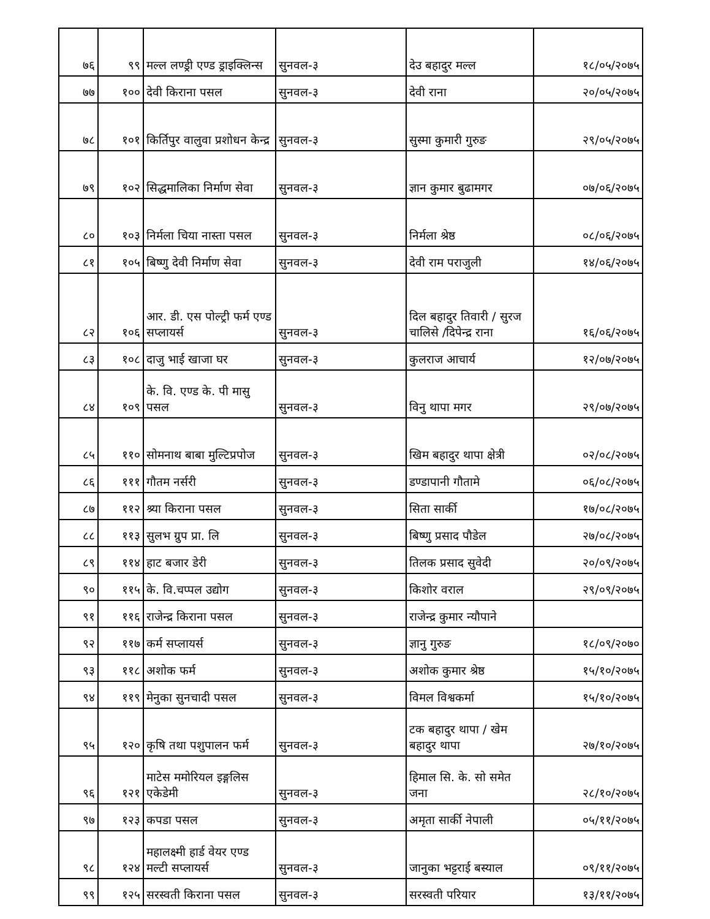| ७६ | ९९ | मल्ल लण्ड्री एण्ड ड्राइक्लिन्स | सुनवल-३ | देउ बहादुर मल्ल | १८/०५/२०७५ |
| ७७ | १०० | देवी किराना पसल | सुनवल-३ | देवी राना | २०/०५/२०७५ |
| ७८ | १०१ | किर्तिपुर वालुवा प्रशोधन केन्द्र | सुनवल-३ | सुस्मा कुमारी गुरुङ | २९/०५/२०७५ |
| ७९ | १०२ | सिद्धमालिका निर्माण सेवा | सुनवल-३ | ज्ञान कुमार बुढामगर | ०७/०६/२०७५ |
| ८० | १०३ | निर्मला चिया नास्ता पसल | सुनवल-३ | निर्मला श्रेष्ठ | ०८/०६/२०७५ |
| ८१ | १०५ | बिष्णु देवी निर्माण सेवा | सुनवल-३ | देवी राम पराजुली | १४/०६/२०७५ |
| ८२ | १०६ | आर. डी. एस पोल्ट्री फर्म एण्ड सप्लायर्स | सुनवल-३ | दिल बहादुर तिवारी / सुरज चालिसे /दिपेन्द्र राना | १६/०६/२०७५ |
| ८३ | १०८ | दाजु भाई खाजा घर | सुनवल-३ | कुलराज आचार्य | १२/०७/२०७५ |
| ८४ | १०९ | के. वि. एण्ड के. पी मासु पसल | सुनवल-३ | विनु थापा मगर | २९/०७/२०७५ |
| ८५ | ११० | सोमनाथ बाबा मुल्टिप्रपोज | सुनवल-३ | खिम बहादुर थापा क्षेत्री | ०२/०८/२०७५ |
| ८६ | १११ | गौतम नर्सरी | सुनवल-३ | डण्डापानी गौतामे | ०६/०८/२०७५ |
| ८७ | ११२ | श्र्या किराना पसल | सुनवल-३ | सिता सार्की | १७/०८/२०७५ |
| ८८ | ११३ | सुलभ ग्रुप प्रा. लि | सुनवल-३ | बिष्णु प्रसाद पौडेल | २७/०८/२०७५ |
| ८९ | ११४ | हाट बजार डेरी | सुनवल-३ | तिलक प्रसाद सुवेदी | २०/०९/२०७५ |
| ९० | ११५ | के. वि.चप्पल उद्योग | सुनवल-३ | किशोर वराल | २९/०९/२०७५ |
| ९१ | ११६ | राजेन्द्र किराना पसल | सुनवल-३ | राजेन्द्र कुमार न्यौपाने | |
| ९२ | ११७ | कर्म सप्लायर्स | सुनवल-३ | ज्ञानु गुरुङ | १८/०९/२०७० |
| ९३ | ११८ | अशोक फर्म | सुनवल-३ | अशोक कुमार श्रेष्ठ | १५/१०/२०७५ |
| ९४ | ११९ | मेनुका सुनचादी पसल | सुनवल-३ | विमल विश्वकर्मा | १५/१०/२०७५ |
| ९५ | १२० | कृषि तथा पशुपालन फर्म | सुनवल-३ | टक बहादुर थापा / खेम बहादुर थापा | २७/१०/२०७५ |
| ९६ | १२१ | माटेस ममोरियल इङ्गलिस एकेडेमी | सुनवल-३ | हिमाल सि. के. सो समेत जना | २८/१०/२०७५ |
| ९७ | १२३ | कपडा पसल | सुनवल-३ | अमृता सार्की नेपाली | ०५/११/२०७५ |
| ९८ | १२४ | महालक्ष्मी हार्ड वेयर एण्ड मल्टी सप्लायर्स | सुनवल-३ | जानुका भट्टराई बस्याल | ०९/११/२०७५ |
| ९९ | १२५ | सरस्वती किराना पसल | सुनवल-३ | सरस्वती परियार | १३/११/२०७५ |